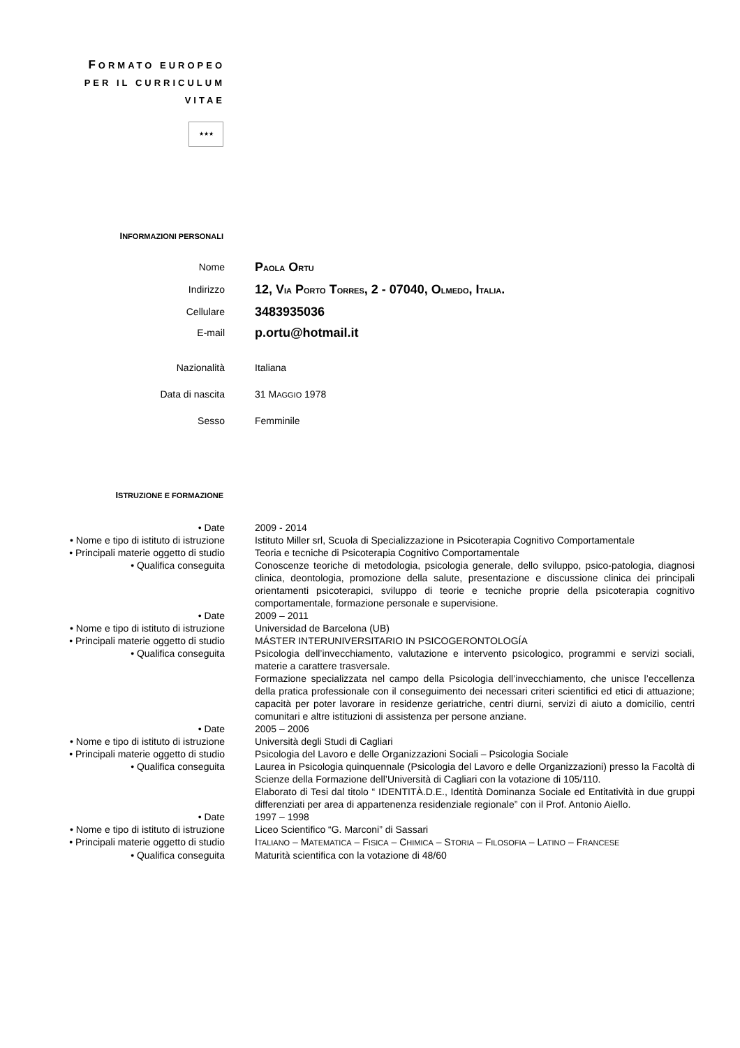FORMATO EUROPEO
PER IL CURRICULUM
VITAE
★★★
INFORMAZIONI PERSONALI
| Nome | P AOLA O RTU |
| Indirizzo | 12, V IA P ORTO T ORRES , 2 - 07040, O LMEDO , I TALIA . |
| Cellulare | 3483935036 |
| E-mail | p.ortu@hotmail.it |
| Nazionalità | Italiana |
| Data di nascita | 31 M AGGIO 1978 |
| Sesso | Femminile |
ISTRUZIONE E FORMAZIONE
| • Date | 2009 - 2014 |
| • Nome e tipo di istituto di istruzione | Istituto Miller srl, Scuola di Specializzazione in Psicoterapia Cognitivo Comportamentale |
| • Principali materie oggetto di studio | Teoria e tecniche di Psicoterapia Cognitivo Comportamentale |
| • Qualifica conseguita | Conoscenze teoriche di metodologia, psicologia generale, dello sviluppo, psico-patologia, diagnosi clinica, deontologia, promozione della salute, presentazione e discussione clinica dei principali orientamenti psicoterapici, sviluppo di teorie e tecniche proprie della psicoterapia cognitivo comportamentale, formazione personale e supervisione. |
| • Date | 2009 – 2011 |
| • Nome e tipo di istituto di istruzione | Universidad de Barcelona (UB) |
| • Principali materie oggetto di studio | MÁSTER INTERUNIVERSITARIO IN PSICOGERONTOLOGÍA |
| • Qualifica conseguita | Psicologia dell’invecchiamento, valutazione e intervento psicologico, programmi e servizi sociali, materie a carattere trasversale. Formazione specializzata nel campo della Psicologia dell’invecchiamento, che unisce l’eccellenza della pratica professionale con il conseguimento dei necessari criteri scientifici ed etici di attuazione; capacità per poter lavorare in residenze geriatriche, centri diurni, servizi di aiuto a domicilio, centri comunitari e altre istituzioni di assistenza per persone anziane. |
| • Date | 2005 – 2006 |
| • Nome e tipo di istituto di istruzione | Università degli Studi di Cagliari |
| • Principali materie oggetto di studio | Psicologia del Lavoro e delle Organizzazioni Sociali – Psicologia Sociale |
| • Qualifica conseguita | Laurea in Psicologia quinquennale (Psicologia del Lavoro e delle Organizzazioni) presso la Facoltà di Scienze della Formazione dell’Università di Cagliari con la votazione di 105/110. Elaborato di Tesi dal titolo “ IDENTITÀ.D.E., Identità Dominanza Sociale ed Entitatività in due gruppi differenziati per area di appartenenza residenziale regionale” con il Prof. Antonio Aiello. |
| • Date | 1997 – 1998 |
| • Nome e tipo di istituto di istruzione | Liceo Scientifico “G. Marconi” di Sassari |
| • Principali materie oggetto di studio | I TALIANO – M ATEMATICA – F ISICA – C HIMICA – S TORIA – F ILOSOFIA – L ATINO – F RANCESE |
| • Qualifica conseguita | Maturità scientifica con la votazione di 48/60 |